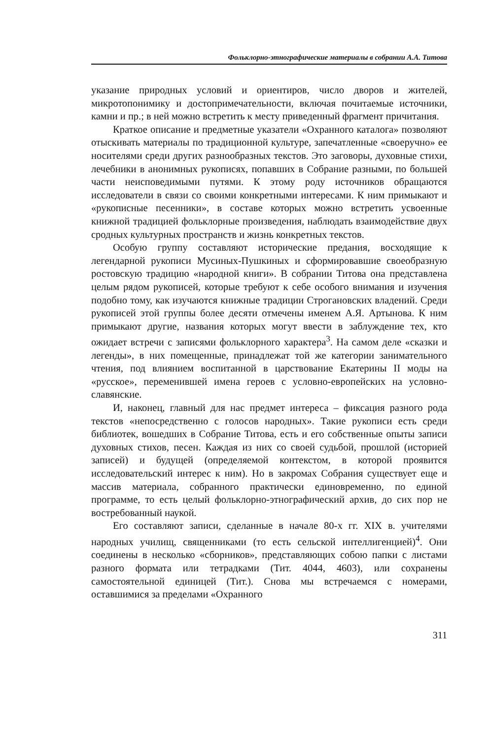Фольклорно-этнографические материалы в собрании А.А. Титова
указание природных условий и ориентиров, число дворов и жителей, микротопонимику и достопримечательности, включая почитаемые источники, камни и пр.; в ней можно встретить к месту приведенный фрагмент причитания.
Краткое описание и предметные указатели «Охранного каталога» позволяют отыскивать материалы по традиционной культуре, запечатленные «своеручно» ее носителями среди других разнообразных текстов. Это заговоры, духовные стихи, лечебники в анонимных рукописях, попавших в Собрание разными, по большей части неисповедимыми путями. К этому роду источников обращаются исследователи в связи со своими конкретными интересами. К ним примыкают и «рукописные песенники», в составе которых можно встретить усвоенные книжной традицией фольклорные произведения, наблюдать взаимодействие двух сродных культурных пространств и жизнь конкретных текстов.
Особую группу составляют исторические предания, восходящие к легендарной рукописи Мусиных-Пушкиных и сформировавшие своеобразную ростовскую традицию «народной книги». В собрании Титова она представлена целым рядом рукописей, которые требуют к себе особого внимания и изучения подобно тому, как изучаются книжные традиции Строгановских владений. Среди рукописей этой группы более десяти отмечены именем А.Я. Артынова. К ним примыкают другие, названия которых могут ввести в заблуждение тех, кто ожидает встречи с записями фольклорного характера<sup>3</sup>. На самом деле «сказки и легенды», в них помещенные, принадлежат той же категории занимательного чтения, под влиянием воспитанной в царствование Екатерины II моды на «русское», переменившей имена героев с условно-европейских на условно-славянские.
И, наконец, главный для нас предмет интереса – фиксация разного рода текстов «непосредственно с голосов народных». Такие рукописи есть среди библиотек, вошедших в Собрание Титова, есть и его собственные опыты записи духовных стихов, песен. Каждая из них со своей судьбой, прошлой (историей записей) и будущей (определяемой контекстом, в которой проявится исследовательский интерес к ним). Но в закромах Собрания существует еще и массив материала, собранного практически единовременно, по единой программе, то есть целый фольклорно-этнографический архив, до сих пор не востребованный наукой.
Его составляют записи, сделанные в начале 80-х гг. XIX в. учителями народных училищ, священниками (то есть сельской интеллигенцией)<sup>4</sup>. Они соединены в несколько «сборников», представляющих собою папки с листами разного формата или тетрадками (Тит. 4044, 4603), или сохранены самостоятельной единицей (Тит.). Снова мы встречаемся с номерами, оставшимися за пределами «Охранного
311